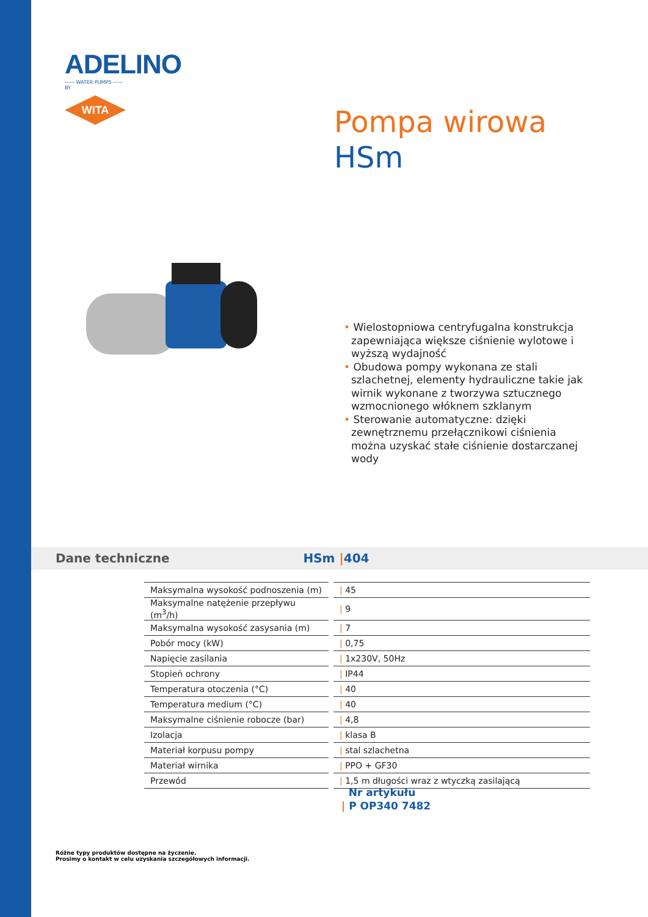ADELINO
—— WATER PUMPS ——
BY
WITA
Pompa wirowa
HSm
• Wielostopniowa centryfugalna konstrukcja zapewniająca większe ciśnienie wylotowe i wyższą wydajność
• Obudowa pompy wykonana ze stali szlachetnej, elementy hydrauliczne takie jak wirnik wykonane z tworzywa sztucznego wzmocnionego włóknem szklanym
• Sterowanie automatyczne: dzięki zewnętrznemu przełącznikowi ciśnienia można uzyskać stałe ciśnienie dostarczanej wody
Dane techniczne HSm |404
| Maksymalna wysokość podnoszenia (m) | | / 45 |
| Maksymalne natężenie przepływu (m<sup>3</sup>/h) | | / 9 |
| Maksymalna wysokość zasysania (m) | | / 7 |
| Pobór mocy (kW) | | / 0,75 |
| Napięcie zasilania | | / 1x230V, 50Hz |
| Stopień ochrony | | / IP44 |
| Temperatura otoczenia (°C) | | / 40 |
| Temperatura medium (°C) | | / 40 |
| Maksymalne ciśnienie robocze (bar) | | / 4,8 |
| Izolacja | | / klasa B |
| Materiał korpusu pompy | | / stal szlachetna |
| Materiał wirnika | | / PPO + GF30 |
| Przewód | | / 1,5 m długości wraz z wtyczką zasilającą |
Nr artykułu
| P OP340 7482
Różne typy produktów dostępne na życzenie.
Prosimy o kontakt w celu uzyskania szczegółowych informacji.